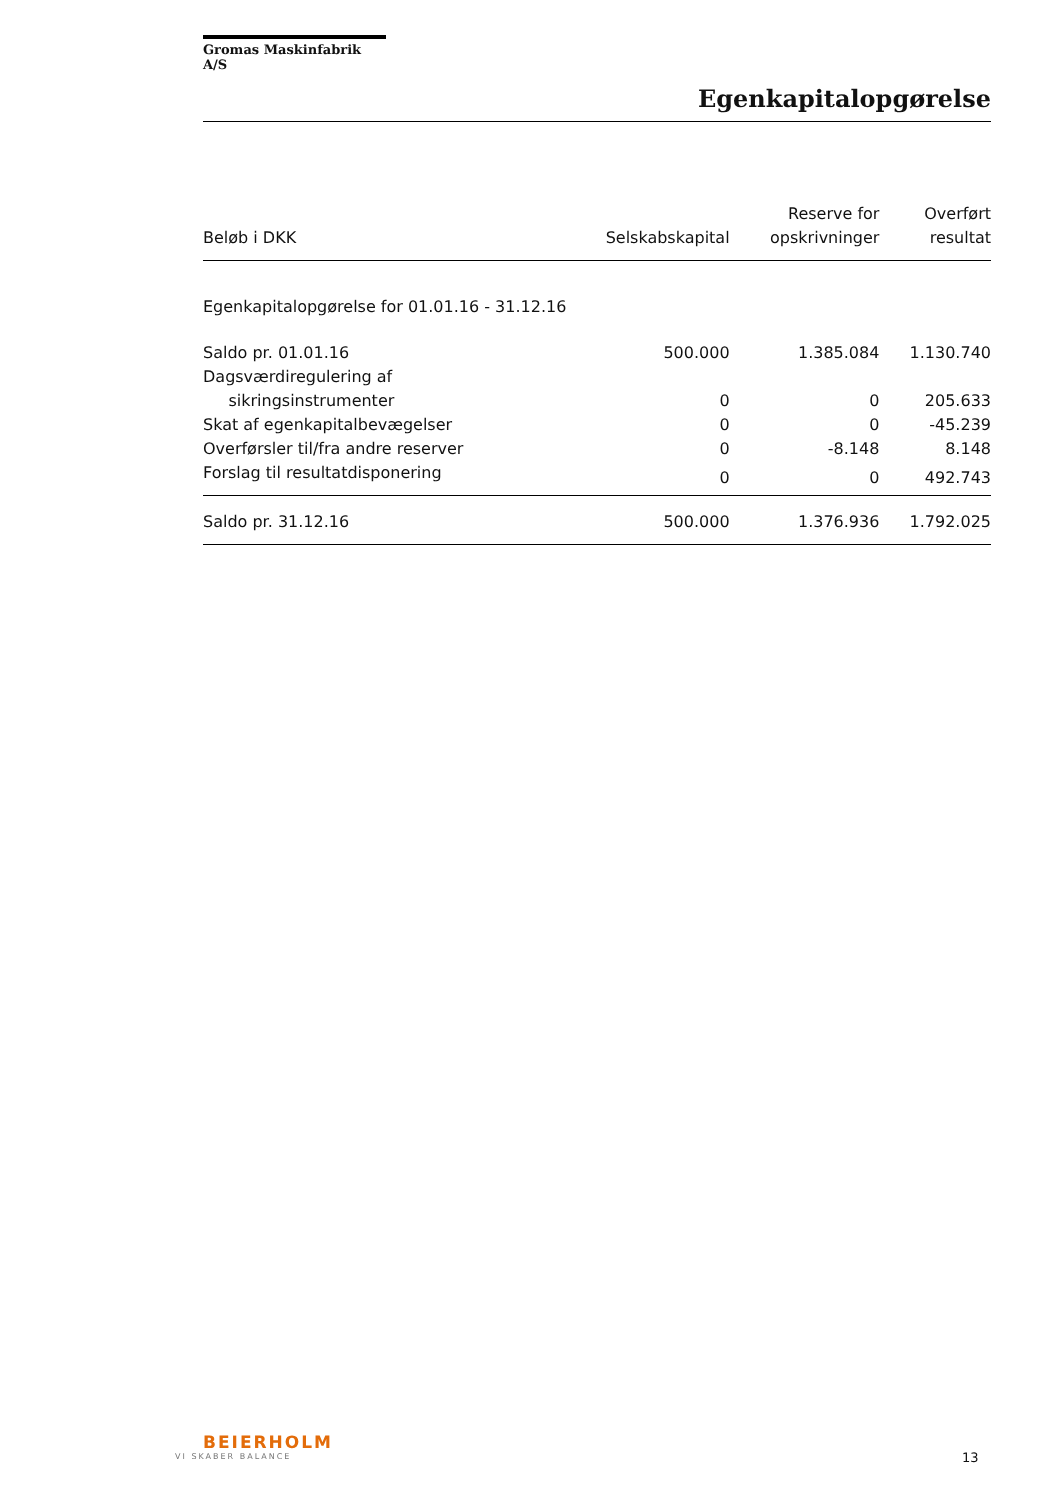Gromas Maskinfabrik A/S
Egenkapitalopgørelse
| Beløb i DKK | Selskabskapital | Reserve for opskrivninger | Overført resultat |
| --- | --- | --- | --- |
| Egenkapitalopgørelse for 01.01.16 - 31.12.16 | | | |
| Saldo pr. 01.01.16 | 500.000 | 1.385.084 | 1.130.740 |
| Dagsværdiregulering af sikringsinstrumenter | 0 | 0 | 205.633 |
| Skat af egenkapitalbevægelser | 0 | 0 | -45.239 |
| Overførsler til/fra andre reserver | 0 | -8.148 | 8.148 |
| Forslag til resultatdisponering | 0 | 0 | 492.743 |
| Saldo pr. 31.12.16 | 500.000 | 1.376.936 | 1.792.025 |
BEIERHOLM
VI SKABER BALANCE
13